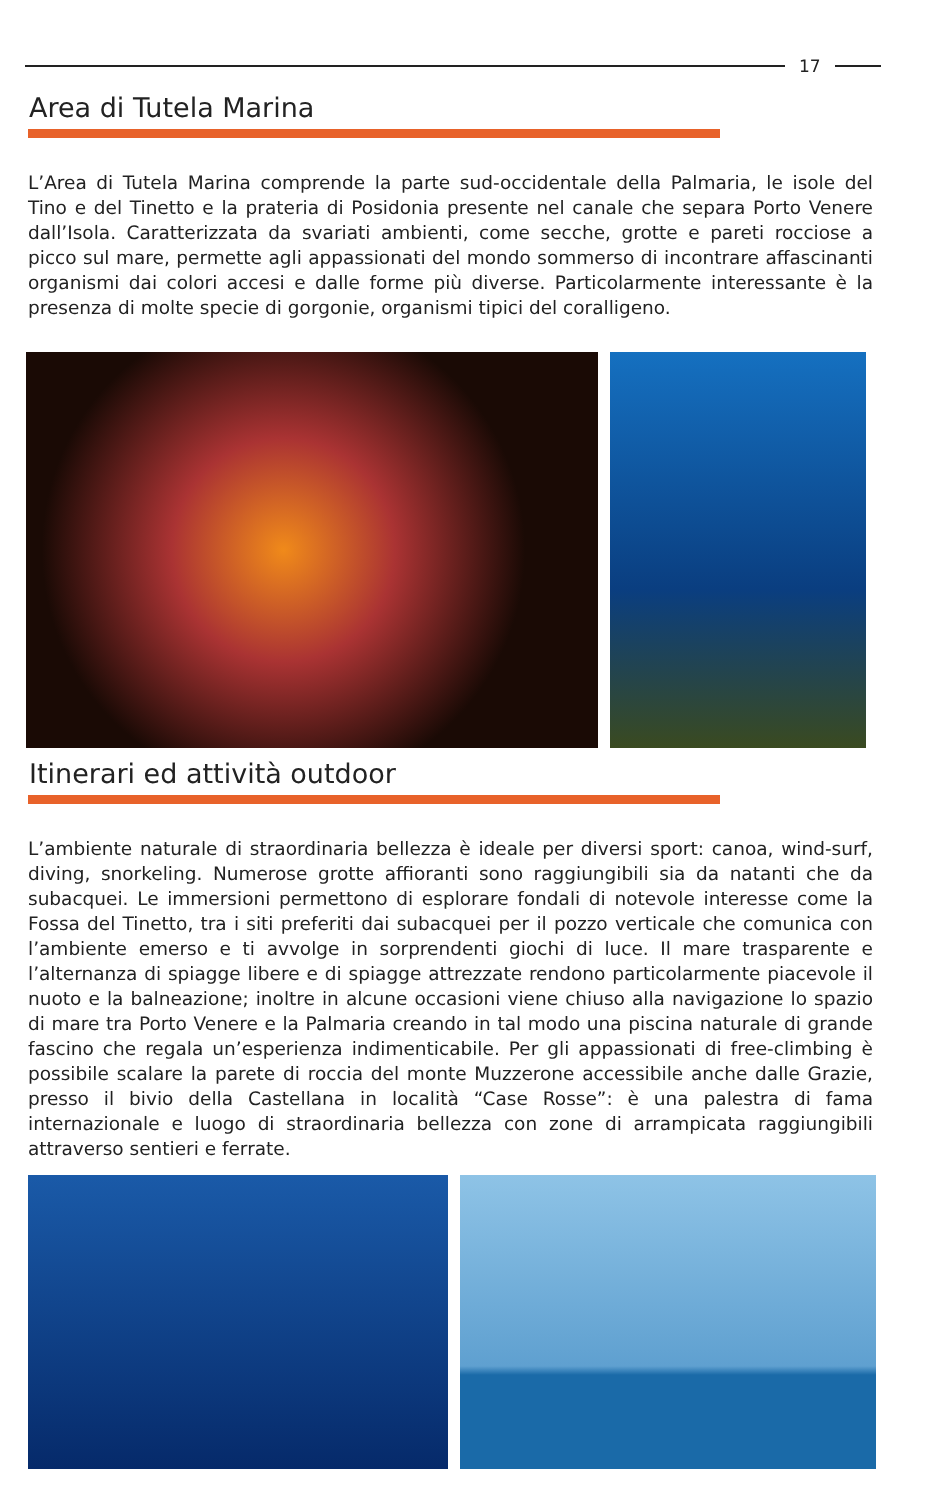17
Area di Tutela Marina
L’Area di Tutela Marina comprende la parte sud-occidentale della Palmaria, le isole del Tino e del Tinetto e la prateria di Posidonia presente nel canale che separa Porto Venere dall’Isola. Caratterizzata da svariati ambienti, come secche, grotte e pareti rocciose a picco sul mare, permette agli appassionati del mondo sommerso di incontrare affascinanti organismi dai colori accesi e dalle forme più diverse. Particolarmente interessante è la presenza di molte specie di gorgonie, organismi tipici del coralligeno.
Itinerari ed attività outdoor
L’ambiente naturale di straordinaria bellezza è ideale per diversi sport: canoa, wind-surf, diving, snorkeling. Numerose grotte affioranti sono raggiungibili sia da natanti che da subacquei. Le immersioni permettono di esplorare fondali di notevole interesse come la Fossa del Tinetto, tra i siti preferiti dai subacquei per il pozzo verticale che comunica con l’ambiente emerso e ti avvolge in sorprendenti giochi di luce. Il mare trasparente e l’alternanza di spiagge libere e di spiagge attrezzate rendono particolarmente piacevole il nuoto e la balneazione; inoltre in alcune occasioni viene chiuso alla navigazione lo spazio di mare tra Porto Venere e la Palmaria creando in tal modo una piscina naturale di grande fascino che regala un’esperienza indimenticabile. Per gli appassionati di free-climbing è possibile scalare la parete di roccia del monte Muzzerone accessibile anche dalle Grazie, presso il bivio della Castellana in località “Case Rosse”: è una palestra di fama internazionale e luogo di straordinaria bellezza con zone di arrampicata raggiungibili attraverso sentieri e ferrate.